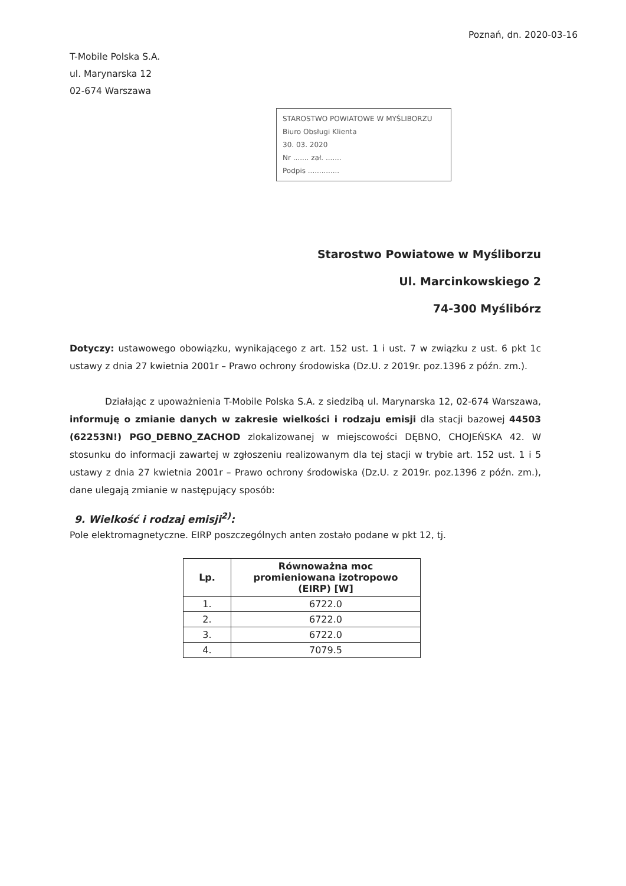Poznań, dn. 2020-03-16
T-Mobile Polska S.A.
ul. Marynarska 12
02-674 Warszawa
STAROSTWO POWIATOWE W MYŚLIBORZU
Biuro Obsługi Klienta
30. 03. 2020
Nr ....... zał. .......
Podpis ..............
Starostwo Powiatowe w Myśliborzu
Ul. Marcinkowskiego 2
74-300 Myślibórz
Dotyczy: ustawowego obowiązku, wynikającego z art. 152 ust. 1 i ust. 7 w związku z ust. 6 pkt 1c ustawy z dnia 27 kwietnia 2001r – Prawo ochrony środowiska (Dz.U. z 2019r. poz.1396 z późn. zm.).
Działając z upoważnienia T-Mobile Polska S.A. z siedzibą ul. Marynarska 12, 02-674 Warszawa, informuję o zmianie danych w zakresie wielkości i rodzaju emisji dla stacji bazowej 44503 (62253N!) PGO_DEBNO_ZACHOD zlokalizowanej w miejscowości DĘBNO, CHOJEŃSKA 42. W stosunku do informacji zawartej w zgłoszeniu realizowanym dla tej stacji w trybie art. 152 ust. 1 i 5 ustawy z dnia 27 kwietnia 2001r – Prawo ochrony środowiska (Dz.U. z 2019r. poz.1396 z późn. zm.), dane ulegają zmianie w następujący sposób:
9. Wielkość i rodzaj emisji<sup>2)</sup>:
Pole elektromagnetyczne. EIRP poszczególnych anten zostało podane w pkt 12, tj.
| Lp. | Równoważna moc promieniowana izotropowo (EIRP) [W] |
| --- | --- |
| 1. | 6722.0 |
| 2. | 6722.0 |
| 3. | 6722.0 |
| 4. | 7079.5 |